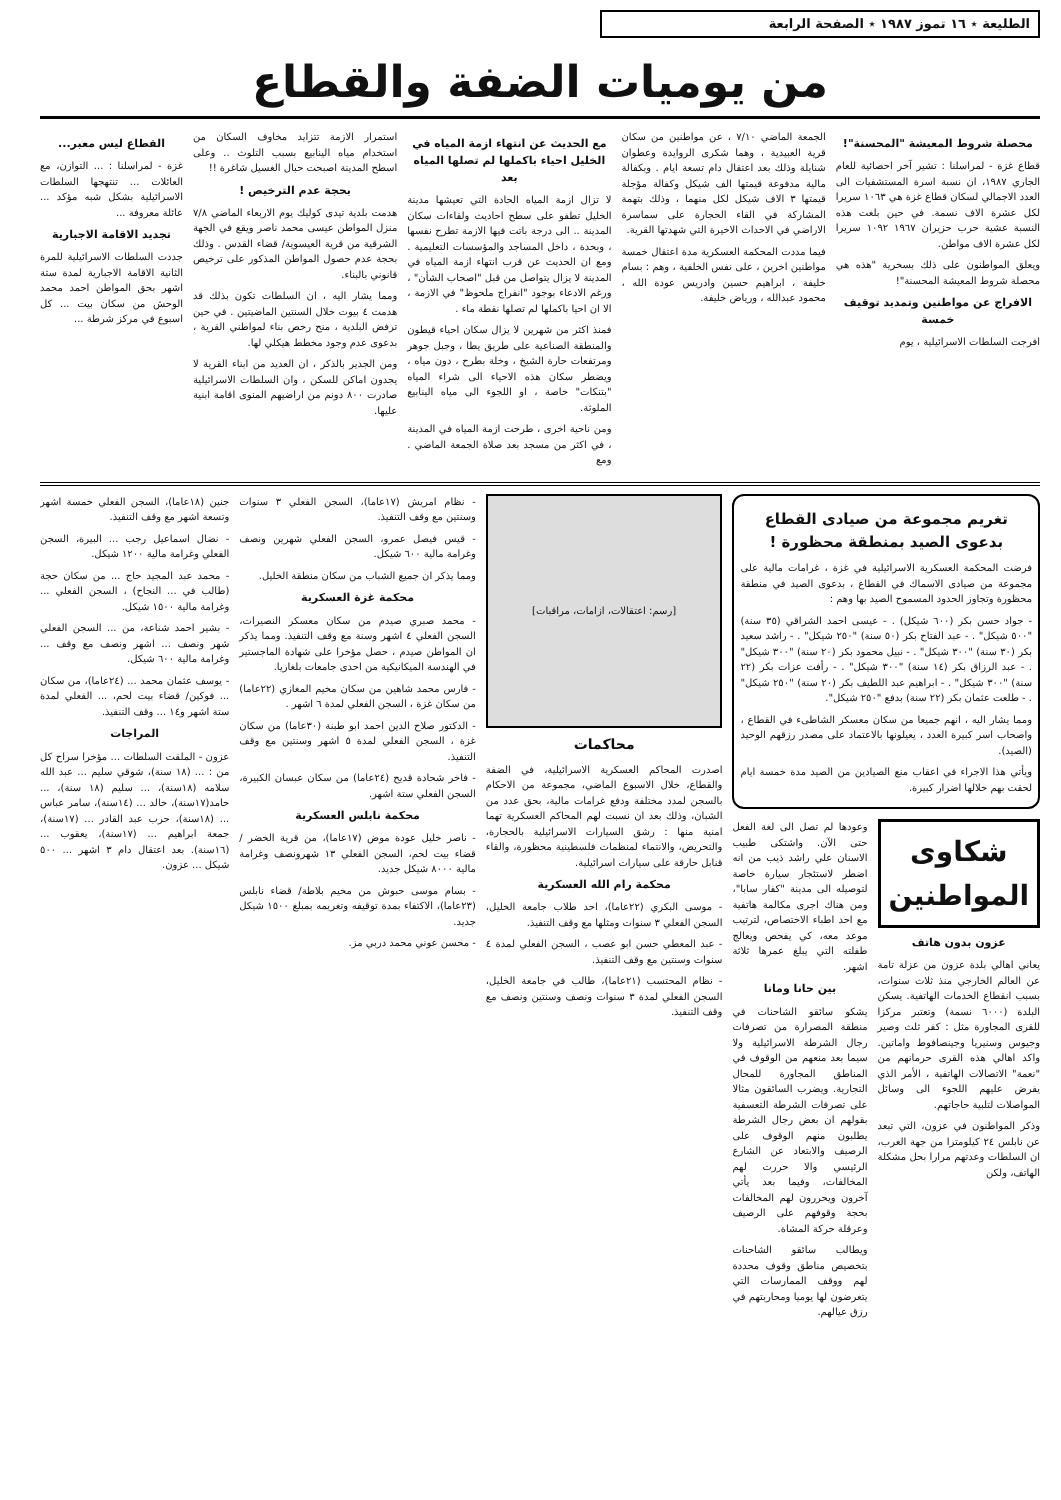الطليعة ٭ ١٦ تموز ١٩٨٧ ٭ الصفحة الرابعة
من يوميات الضفة والقطاع
محصلة شروط المعيشة "المحسنة"!
قطاع غزة - لمراسلنا : تشير آخر احصائية للعام الجاري ١٩٨٧، ان نسبة اسرة المستشفيات الى العدد الاجمالي لسكان قطاع غزة هي ١٠٦٣ سريرا لكل عشرة الاف نسمة. في حين بلغت هذه النسبة عشية حرب حزيران ١٩٦٧ ١٠٩٢ سريرا لكل عشرة الاف مواطن.
ويعلق المواطنون على ذلك بسخرية "هذه هي محصلة شروط المعيشة المحسنة"!
الافراج عن مواطنين وتمديد توقيف خمسة
افرجت السلطات الاسرائيلية ، يوم
الجمعة الماضي ٧/١٠ ، عن مواطنين من سكان قرية العبيدية ، وهما شكرى الروايدة وعطوان شنايلة وذلك بعد اعتقال دام تسعة ايام . وبكفالة مالية مدفوعة قيمتها الف شيكل وكفالة مؤجلة قيمتها ٣ الاف شيكل لكل منهما ، وذلك بتهمة المشاركة في القاء الحجارة على سماسرة الاراضي في الاحداث الاخيرة التي شهدتها القرية.
فيما مددت المحكمة العسكرية مدة اعتقال خمسة مواطنين اخرين ، على نفس الخلفية ، وهم : بسام خليفة ، ابراهيم حسين وادريس عودة الله ، محمود عبدالله ، ورياض خليفة.
مع الحديث عن انتهاء ازمة المياه في الخليل احياء باكملها لم تصلها المياه بعد
لا تزال ازمة المياه الحادة التي تعيشها مدينة الخليل تطفو على سطح احاديث ولقاءات سكان المدينة .. الى درجة باتت فيها الازمة تطرح نفسها ، وبحدة ، داخل المساجد والمؤسسات التعليمية . ومع ان الحديث عن قرب انتهاء ازمة المياه في المدينة لا يزال يتواصل من قبل "اصحاب الشأن" ، ورغم الادعاء بوجود "انفراج ملحوظ" في الازمة ، الا ان احيا باكملها لم تصلها نقطة ماء .
فمنذ اكثر من شهرين لا يزال سكان احياء قيطون والمنطقة الصناعية على طريق يطا ، وجبل جوهر ومرتفعات حارة الشيخ ، وخلة بطرح ، دون مياه ، ويضطر سكان هذه الاحياء الى شراء المياه "بتنكات" خاصة ، او اللجوء الى مياه الينابيع الملوثة.
ومن ناحية اخرى ، طرحت ازمة المياه في المدينة ، في اكثر من مسجد بعد صلاة الجمعة الماضي . ومع
استمرار الازمة تتزايد مخاوف السكان من استخدام مياه الينابيع بسبب التلوث .. وعلى اسطح المدينة اصبحت حبال الغسيل شاغرة !!
بحجة عدم الترخيص !
هدمت بلدية تيدى كوليك يوم الاربعاء الماضي ٧/٨ منزل المواطن عيسى محمد ناصر ويقع في الجهة الشرقية من قرية العيسوية/ قضاء القدس . وذلك بحجة عدم حصول المواطن المذكور على ترخيص قانوني بالبناء.
ومما يشار اليه ، ان السلطات تكون بذلك قد هدمت ٤ بيوت خلال السنتين الماضيتين . في حين ترفض البلدية ، منح رخص بناء لمواطني القرية ، بدعوى عدم وجود مخطط هيكلي لها.
ومن الجدير بالذكر ، ان العديد من ابناء القرية لا يجدون اماكن للسكن ، وان السلطات الاسرائيلية صادرت ٨٠٠ دونم من اراضيهم المنوى اقامة ابنية عليها.
القطاع ليس معبر...
غزة - لمراسلنا : ... التوازن، مع العائلات ... تنتهجها السلطات الاسرائيلية بشكل شبه مؤكد ... عائلة معروفة ...
تجديد الاقامة الاجبارية
جددت السلطات الاسرائيلية للمرة الثانية الاقامة الاجبارية لمدة ستة اشهر بحق المواطن احمد محمد الوحش من سكان بيت ... كل اسبوع في مركز شرطة ...
تغريم مجموعة من صيادى القطاع بدعوى الصيد بمنطقة محظورة !
فرضت المحكمة العسكرية الاسرائيلية في غزة ، غرامات مالية على مجموعة من صيادى الاسماك في القطاع ، بدعوى الصيد في منطقة محظورة وتجاوز الحدود المسموح الصيد بها وهم :
- جواد حسن بكر (٦٠٠ شيكل) . - عيسى احمد الشراقي (٣٥ سنة) "٥٠٠ شيكل" . - عبد الفتاح بكر (٥٠ سنة) "٢٥٠ شيكل" . - راشد سعيد بكر (٣٠ سنة) "٣٠٠ شيكل" . - نبيل محمود بكر (٢٠ سنة) "٣٠٠ شيكل" . - عبد الرزاق بكر (١٤ سنة) "٣٠٠ شيكل" . - رأفت عزات بكر (٢٢ سنة) "٣٠٠ شيكل" . - ابراهيم عبد اللطيف بكر (٢٠ سنة) "٢٥٠ شيكل" . - طلعت عثمان بكر (٢٢ سنة) بدفع "٢٥٠ شيكل".
ومما يشار اليه ، انهم جميعا من سكان معسكر الشاطىء في القطاع ، واصحاب اسر كبيرة العدد ، يعيلونها بالاعتماد على مصدر رزقهم الوحيد (الصيد).
ويأتي هذا الاجراء في اعقاب منع الصيادين من الصيد مدة خمسة ايام لحقت بهم خلالها اضرار كبيرة.
شكاوى المواطنين
عزون بدون هاتف
يعاني اهالي بلدة عزون من عزلة تامة عن العالم الخارجي منذ ثلاث سنوات، بسبب انقطاع الخدمات الهاتفية. يسكن البلدة (٦٠٠٠ نسمة) وتعتبر مركزا للقرى المجاورة مثل : كفر ثلث وصير وجيوس وسنيريا وجينصافوط واماتين. واكد اهالي هذه القرى حرمانهم من "نعمة" الاتصالات الهاتفية ، الأمر الذي يفرض عليهم اللجوء الى وسائل المواصلات لتلبية حاجاتهم.
وذكر المواطنون في عزون، التي تبعد عن نابلس ٢٤ كيلومترا من جهة الغرب، ان السلطات وعدتهم مرارا بحل مشكلة الهاتف، ولكن
وعودها لم تصل الى لغة الفعل حتى الآن. واشتكى طبيب الاسنان علي راشد ذيب من انه اضطر لاستئجار سيارة خاصة لتوصيله الى مدينة "كفار سابا"، ومن هناك اجرى مكالمة هاتفية مع احد اطباء الاختصاص، لترتيب موعد معه، كي يفحص ويعالج طفلته التي يبلغ عمرها ثلاثة اشهر.
بين حانا ومانا
يشكو سائقو الشاحنات في منطقة المصرارة من تصرفات رجال الشرطة الاسرائيلية ولا سيما بعد منعهم من الوقوف في المناطق المجاورة للمحال التجارية. ويضرب السائقون مثالا على تصرفات الشرطة التعسفية بقولهم ان بعض رجال الشرطة يطلبون منهم الوقوف على الرصيف والابتعاد عن الشارع الرئيسي والا حررت لهم المخالفات، وفيما بعد يأتي آخرون ويحررون لهم المخالفات بحجة وقوفهم على الرصيف وعرقلة حركة المشاة.
ويطالب سائقو الشاحنات بتخصيص مناطق وقوف محددة لهم ووقف الممارسات التي يتعرضون لها يوميا ومحاربتهم في رزق عيالهم.
[رسم: اعتقالات، ازامات، مراقبات]
محاكمات
اصدرت المحاكم العسكرية الاسرائيلية، في الضفة والقطاع، خلال الاسبوع الماضي، مجموعة من الاحكام بالسجن لمدد مختلفة ودفع غرامات مالية، بحق عدد من الشبان، وذلك بعد ان نسبت لهم المحاكم العسكرية تهما امنية منها : رشق السيارات الاسرائيلية بالحجارة، والتحريض، والانتماء لمنظمات فلسطينية محظورة، والقاء قنابل حارقة على سيارات اسرائيلية.
محكمة رام الله العسكرية
- موسى البكري (٢٢عاما)، احد طلاب جامعة الخليل، السجن الفعلي ٣ سنوات ومثلها مع وقف التنفيذ.
- عبد المعطي حسن ابو عصب ، السجن الفعلي لمدة ٤ سنوات وسنتين مع وقف التنفيذ.
- نظام المحتسب (٢١عاما)، طالب في جامعة الخليل، السجن الفعلي لمدة ٣ سنوات ونصف وسنتين ونصف مع وقف التنفيذ.
- نظام امريش (١٧عاما)، السجن الفعلي ٣ سنوات وسنتين مع وقف التنفيذ.
- قيس فيصل عمرو، السجن الفعلي شهرين ونصف وغرامة مالية ٦٠٠ شيكل.
ومما يذكر ان جميع الشباب من سكان منطقة الخليل.
محكمة غزة العسكرية
- محمد صبري صيدم من سكان معسكر النصيرات، السجن الفعلي ٤ اشهر وسنة مع وقف التنفيذ. ومما يذكر ان المواطن صيدم ، حصل مؤخرا على شهادة الماجستير في الهندسة الميكانيكية من احدى جامعات بلغاريا.
- فارس محمد شاهين من سكان مخيم المغازي (٢٢عاما) من سكان غزة ، السجن الفعلي لمدة ٦ اشهر .
- الدكتور صلاح الدين احمد ابو طبنة (٣٠عاما) من سكان غزة ، السجن الفعلي لمدة ٥ اشهر وسنتين مع وقف التنفيذ.
- فاخر شحادة قديح (٢٤عاما) من سكان عبسان الكبيرة، السجن الفعلي ستة اشهر.
محكمة نابلس العسكرية
- ناصر خليل عودة موض (١٧عاما)، من قرية الخضر / قضاء بيت لحم، السجن الفعلي ١٣ شهرونصف وغرامة مالية ٨٠٠٠ شيكل جديد.
- بسام موسى حبوش من مخيم بلاطة/ قضاء نابلس (٢٣عاما)، الاكتفاء بمدة توقيفه وتغريمه بمبلغ ١٥٠٠ شيكل جديد.
- محسن عوني محمد دربي مز.
جنين (١٨عاما)، السجن الفعلي خمسة اشهر وتسعة اشهر مع وقف التنفيذ.
- نضال اسماعيل رجب ... البيرة، السجن الفعلي وغرامة مالية ١٢٠٠ شيكل.
- محمد عبد المجيد حاج ... من سكان حجة (طالب في ... النجاح) ، السجن الفعلي ... وغرامة مالية ١٥٠٠ شيكل.
- بشير احمد شناعة، من ... السجن الفعلي شهر ونصف ... اشهر ونصف مع وقف ... وغرامة مالية ٦٠٠ شيكل.
- يوسف عثمان محمد ... (٢٤عاما)، من سكان ... فوكين/ قضاء بيت لحم، ... الفعلي لمدة ستة اشهر و١٤ ... وقف التنفيذ.
المراجات
عزون - الملقت السلطات ... مؤخرا سراح كل من : ... (١٨ سنة)، شوقي سليم ... عبد الله سلامه (١٨سنة)، ... سليم (١٨ سنة)، ... حامد(١٧سنة)، خالد ... (١٤سنة)، سامر عباس ... (١٨سنة)، حرب عبد القادر ... (١٧سنة)، جمعة ابراهيم ... (١٧سنة)، يعقوب ... (١٦سنة). بعد اعتقال دام ٣ اشهر ... ٥٠٠ شيكل ... عزون.